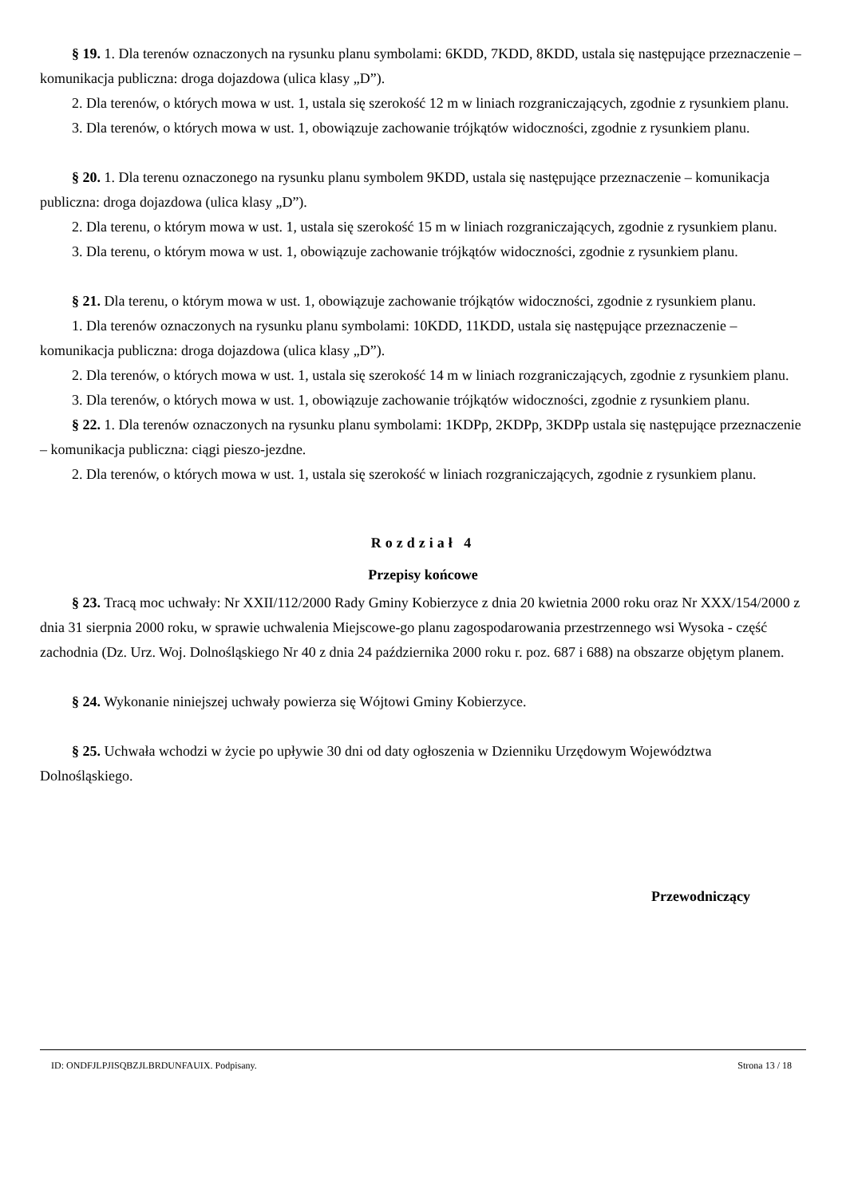§ 19. 1. Dla terenów oznaczonych na rysunku planu symbolami: 6KDD, 7KDD, 8KDD, ustala się następujące przeznaczenie – komunikacja publiczna: droga dojazdowa (ulica klasy „D”).
2. Dla terenów, o których mowa w ust. 1, ustala się szerokość 12 m w liniach rozgraniczających, zgodnie z rysunkiem planu.
3. Dla terenów, o których mowa w ust. 1, obowiązuje zachowanie trójkątów widoczności, zgodnie z rysunkiem planu.
§ 20. 1. Dla terenu oznaczonego na rysunku planu symbolem 9KDD, ustala się następujące przeznaczenie – komunikacja publiczna: droga dojazdowa (ulica klasy „D”).
2. Dla terenu, o którym mowa w ust. 1, ustala się szerokość 15 m w liniach rozgraniczających, zgodnie z rysunkiem planu.
3. Dla terenu, o którym mowa w ust. 1, obowiązuje zachowanie trójkątów widoczności, zgodnie z rysunkiem planu.
§ 21. Dla terenu, o którym mowa w ust. 1, obowiązuje zachowanie trójkątów widoczności, zgodnie z rysunkiem planu.
1. Dla terenów oznaczonych na rysunku planu symbolami: 10KDD, 11KDD, ustala się następujące przeznaczenie – komunikacja publiczna: droga dojazdowa (ulica klasy „D”).
2. Dla terenów, o których mowa w ust. 1, ustala się szerokość 14 m w liniach rozgraniczających, zgodnie z rysunkiem planu.
3. Dla terenów, o których mowa w ust. 1, obowiązuje zachowanie trójkątów widoczności, zgodnie z rysunkiem planu.
§ 22. 1. Dla terenów oznaczonych na rysunku planu symbolami: 1KDPp, 2KDPp, 3KDPp ustala się następujące przeznaczenie – komunikacja publiczna: ciągi pieszo-jezdne.
2. Dla terenów, o których mowa w ust. 1, ustala się szerokość w liniach rozgraniczających, zgodnie z rysunkiem planu.
Rozdział 4
Przepisy końcowe
§ 23. Tracą moc uchwały: Nr XXII/112/2000 Rady Gminy Kobierzyce z dnia 20 kwietnia 2000 roku oraz Nr XXX/154/2000 z dnia 31 sierpnia 2000 roku, w sprawie uchwalenia Miejscowe-go planu zagospodarowania przestrzennego wsi Wysoka - część zachodnia (Dz. Urz. Woj. Dolnośląskiego Nr 40 z dnia 24 października 2000 roku r. poz. 687 i 688) na obszarze objętym planem.
§ 24. Wykonanie niniejszej uchwały powierza się Wójtowi Gminy Kobierzyce.
§ 25. Uchwała wchodzi w życie po upływie 30 dni od daty ogłoszenia w Dzienniku Urzędowym Województwa Dolnośląskiego.
Przewodniczący
ID: ONDFJLPJISQBZJLBRDUNFAUIX. Podpisany. Strona 13 / 18